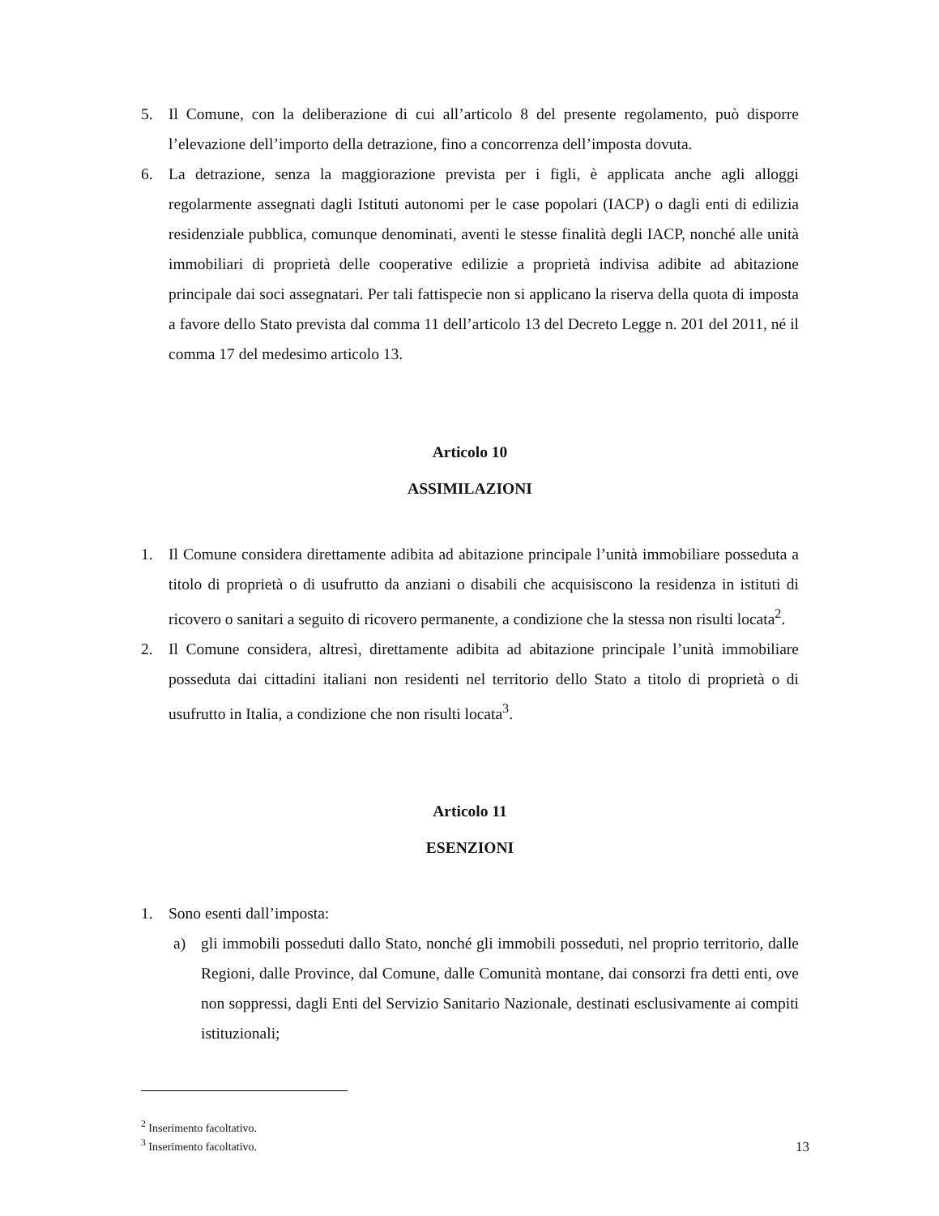5. Il Comune, con la deliberazione di cui all’articolo 8 del presente regolamento, può disporre l’elevazione dell’importo della detrazione, fino a concorrenza dell’imposta dovuta.
6. La detrazione, senza la maggiorazione prevista per i figli, è applicata anche agli alloggi regolarmente assegnati dagli Istituti autonomi per le case popolari (IACP) o dagli enti di edilizia residenziale pubblica, comunque denominati, aventi le stesse finalità degli IACP, nonché alle unità immobiliari di proprietà delle cooperative edilizie a proprietà indivisa adibite ad abitazione principale dai soci assegnatari. Per tali fattispecie non si applicano la riserva della quota di imposta a favore dello Stato prevista dal comma 11 dell’articolo 13 del Decreto Legge n. 201 del 2011, né il comma 17 del medesimo articolo 13.
Articolo 10
ASSIMILAZIONI
1. Il Comune considera direttamente adibita ad abitazione principale l’unità immobiliare posseduta a titolo di proprietà o di usufrutto da anziani o disabili che acquisiscono la residenza in istituti di ricovero o sanitari a seguito di ricovero permanente, a condizione che la stessa non risulti locata<sup>2</sup>.
2. Il Comune considera, altresì, direttamente adibita ad abitazione principale l’unità immobiliare posseduta dai cittadini italiani non residenti nel territorio dello Stato a titolo di proprietà o di usufrutto in Italia, a condizione che non risulti locata<sup>3</sup>.
Articolo 11
ESENZIONI
1. Sono esenti dall’imposta:
a) gli immobili posseduti dallo Stato, nonché gli immobili posseduti, nel proprio territorio, dalle Regioni, dalle Province, dal Comune, dalle Comunità montane, dai consorzi fra detti enti, ove non soppressi, dagli Enti del Servizio Sanitario Nazionale, destinati esclusivamente ai compiti istituzionali;
<sup>2</sup> Inserimento facoltativo.
<sup>3</sup> Inserimento facoltativo.
13